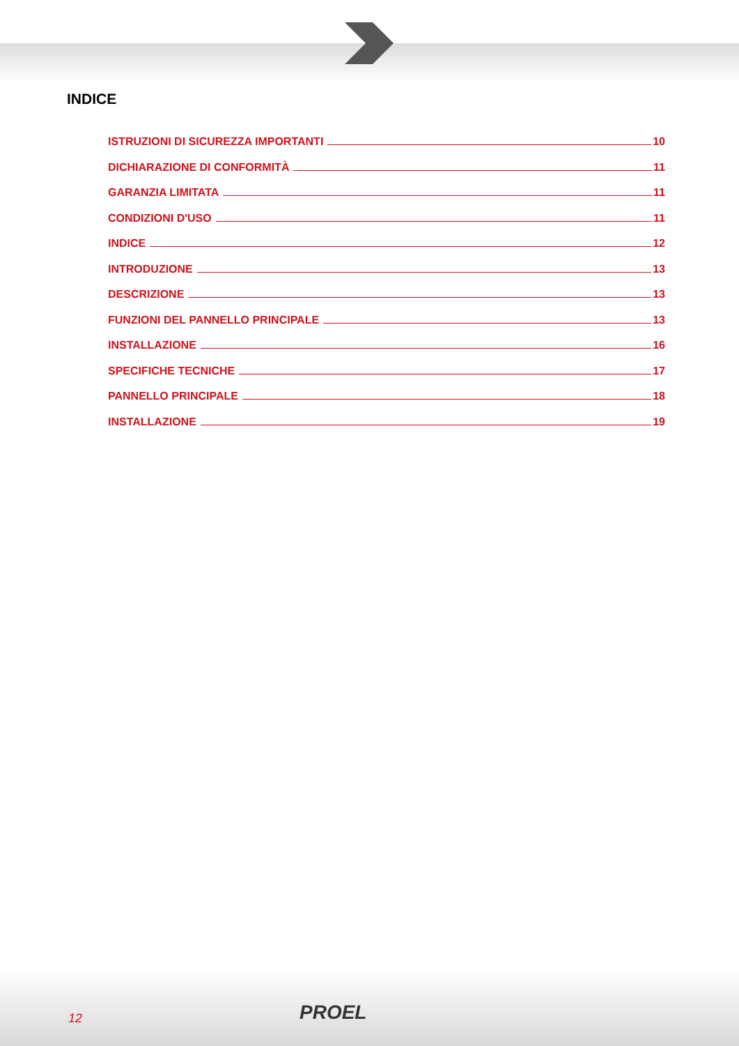INDICE
ISTRUZIONI DI SICUREZZA IMPORTANTI 10
DICHIARAZIONE DI CONFORMITÀ 11
GARANZIA LIMITATA 11
CONDIZIONI D'USO 11
INDICE 12
INTRODUZIONE 13
DESCRIZIONE 13
FUNZIONI DEL PANNELLO PRINCIPALE 13
INSTALLAZIONE 16
SPECIFICHE TECNICHE 17
PANNELLO PRINCIPALE 18
INSTALLAZIONE 19
12 PROEL